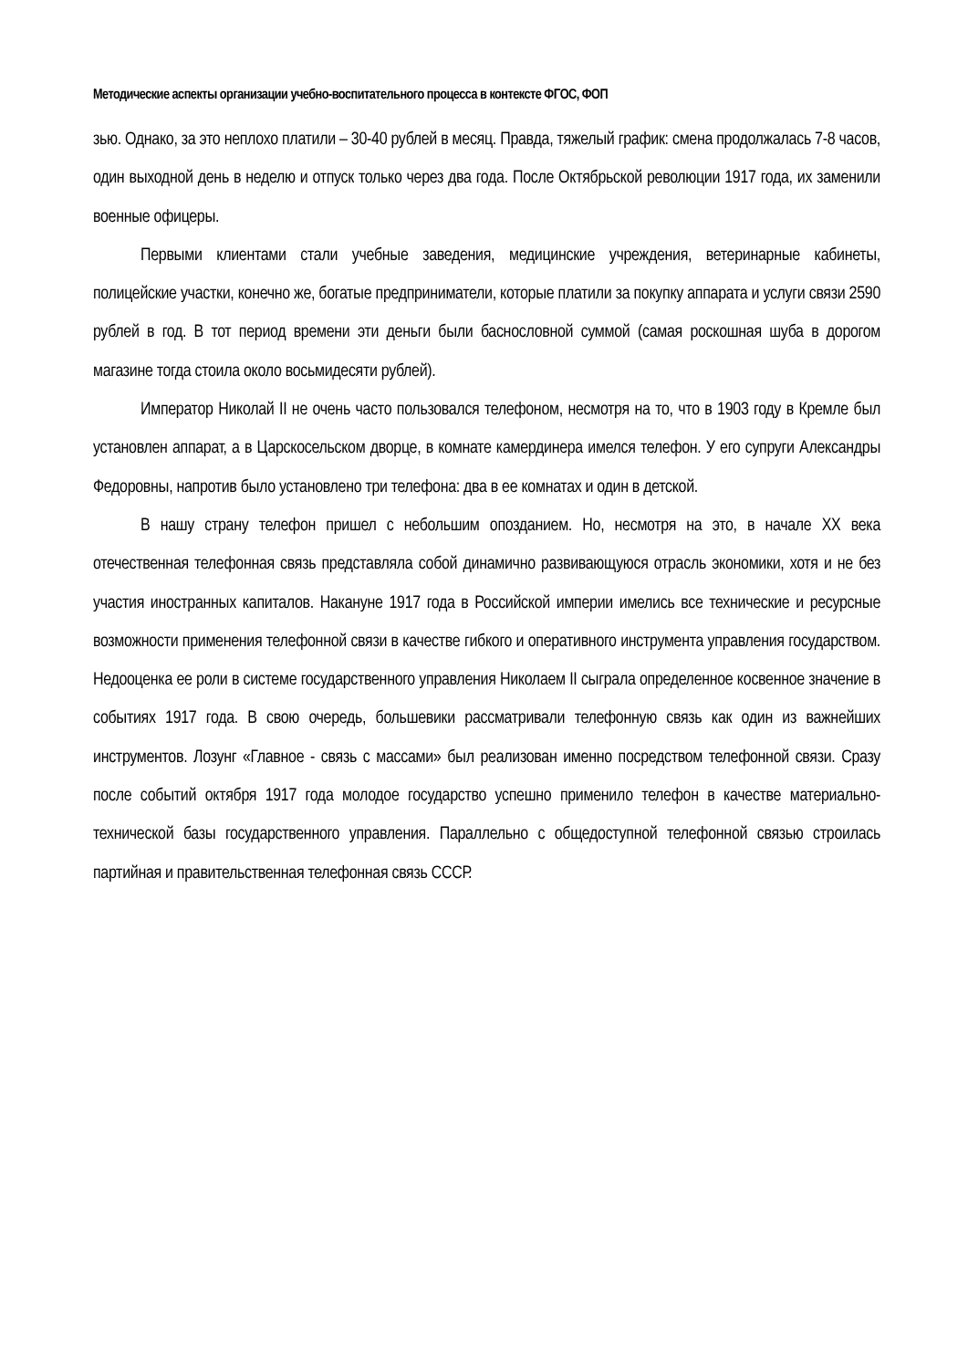Методические аспекты организации учебно-воспитательного процесса в контексте ФГОС, ФОП
зью. Однако, за это неплохо платили – 30-40 рублей в месяц. Правда, тяжелый график: смена продолжалась 7-8 часов, один выходной день в неделю и отпуск только через два года. После Октябрьской революции 1917 года, их заменили военные офицеры.
Первыми клиентами стали учебные заведения, медицинские учреждения, ветеринарные кабинеты, полицейские участки, конечно же, богатые предприниматели, которые платили за покупку аппарата и услуги связи 2590 рублей в год. В тот период времени эти деньги были баснословной суммой (самая роскошная шуба в дорогом магазине тогда стоила около восьмидесяти рублей).
Император Николай II не очень часто пользовался телефоном, несмотря на то, что в 1903 году в Кремле был установлен аппарат, а в Царскосельском дворце, в комнате камердинера имелся телефон. У его супруги Александры Федоровны, напротив было установлено три телефона: два в ее комнатах и один в детской.
В нашу страну телефон пришел с небольшим опозданием. Но, несмотря на это, в начале XX века отечественная телефонная связь представляла собой динамично развивающуюся отрасль экономики, хотя и не без участия иностранных капиталов. Накануне 1917 года в Российской империи имелись все технические и ресурсные возможности применения телефонной связи в качестве гибкого и оперативного инструмента управления государством. Недооценка ее роли в системе государственного управления Николаем II сыграла определенное косвенное значение в событиях 1917 года. В свою очередь, большевики рассматривали телефонную связь как один из важнейших инструментов. Лозунг «Главное - связь с массами» был реализован именно посредством телефонной связи. Сразу после событий октября 1917 года молодое государство успешно применило телефон в качестве материально-технической базы государственного управления. Параллельно с общедоступной телефонной связью строилась партийная и правительственная телефонная связь СССР.